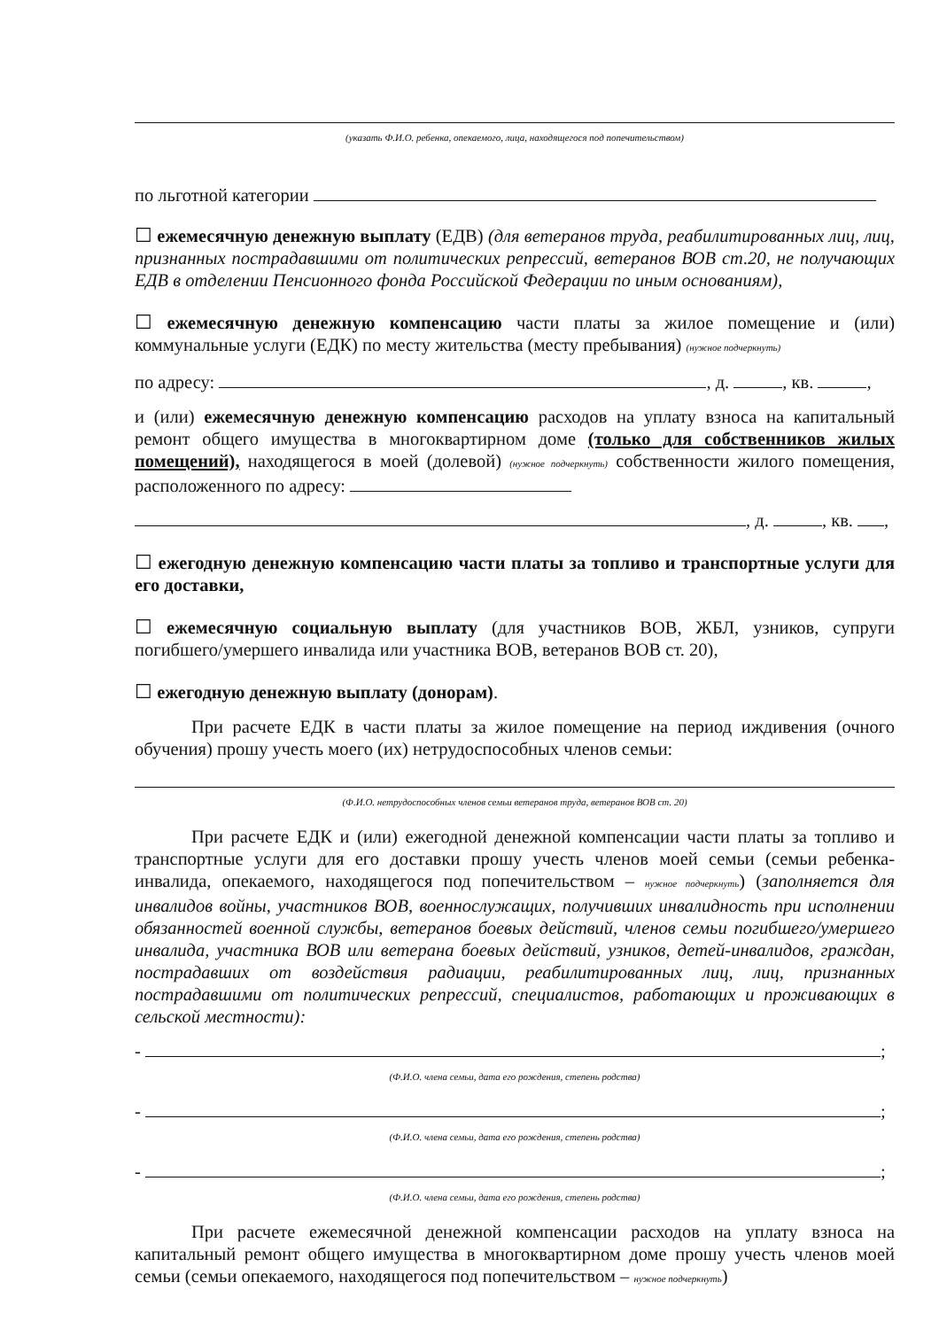(указать Ф.И.О. ребенка, опекаемого, лица, находящегося под попечительством)
по льготной категории
☐ ежемесячную денежную выплату (ЕДВ) (для ветеранов труда, реабилитированных лиц, лиц, признанных пострадавшими от политических репрессий, ветеранов ВОВ ст.20, не получающих ЕДВ в отделении Пенсионного фонда Российской Федерации по иным основаниям),
☐ ежемесячную денежную компенсацию части платы за жилое помещение и (или) коммунальные услуги (ЕДК) по месту жительства (месту пребывания) (нужное подчеркнуть)
по адресу: , д. , кв. ,
и (или) ежемесячную денежную компенсацию расходов на уплату взноса на капитальный ремонт общего имущества в многоквартирном доме (только для собственников жилых помещений), находящегося в моей (долевой) (нужное подчеркнуть) собственности жилого помещения, расположенного по адресу:
, д. , кв. ,
☐ ежегодную денежную компенсацию части платы за топливо и транспортные услуги для его доставки,
☐ ежемесячную социальную выплату (для участников ВОВ, ЖБЛ, узников, супруги погибшего/умершего инвалида или участника ВОВ, ветеранов ВОВ ст. 20),
☐ ежегодную денежную выплату (донорам).
При расчете ЕДК в части платы за жилое помещение на период иждивения (очного обучения) прошу учесть моего (их) нетрудоспособных членов семьи:
(Ф.И.О. нетрудоспособных членов семьи ветеранов труда, ветеранов ВОВ ст. 20)
При расчете ЕДК и (или) ежегодной денежной компенсации части платы за топливо и транспортные услуги для его доставки прошу учесть членов моей семьи (семьи ребенка-инвалида, опекаемого, находящегося под попечительством – нужное подчеркнуть) (заполняется для инвалидов войны, участников ВОВ, военнослужащих, получивших инвалидность при исполнении обязанностей военной службы, ветеранов боевых действий, членов семьи погибшего/умершего инвалида, участника ВОВ или ветерана боевых действий, узников, детей-инвалидов, граждан, пострадавших от воздействия радиации, реабилитированных лиц, лиц, признанных пострадавшими от политических репрессий, специалистов, работающих и проживающих в сельской местности):
- ;
(Ф.И.О. члена семьи, дата его рождения, степень родства)
- ;
(Ф.И.О. члена семьи, дата его рождения, степень родства)
- ;
(Ф.И.О. члена семьи, дата его рождения, степень родства)
При расчете ежемесячной денежной компенсации расходов на уплату взноса на капитальный ремонт общего имущества в многоквартирном доме прошу учесть членов моей семьи (семьи опекаемого, находящегося под попечительством – нужное подчеркнуть)